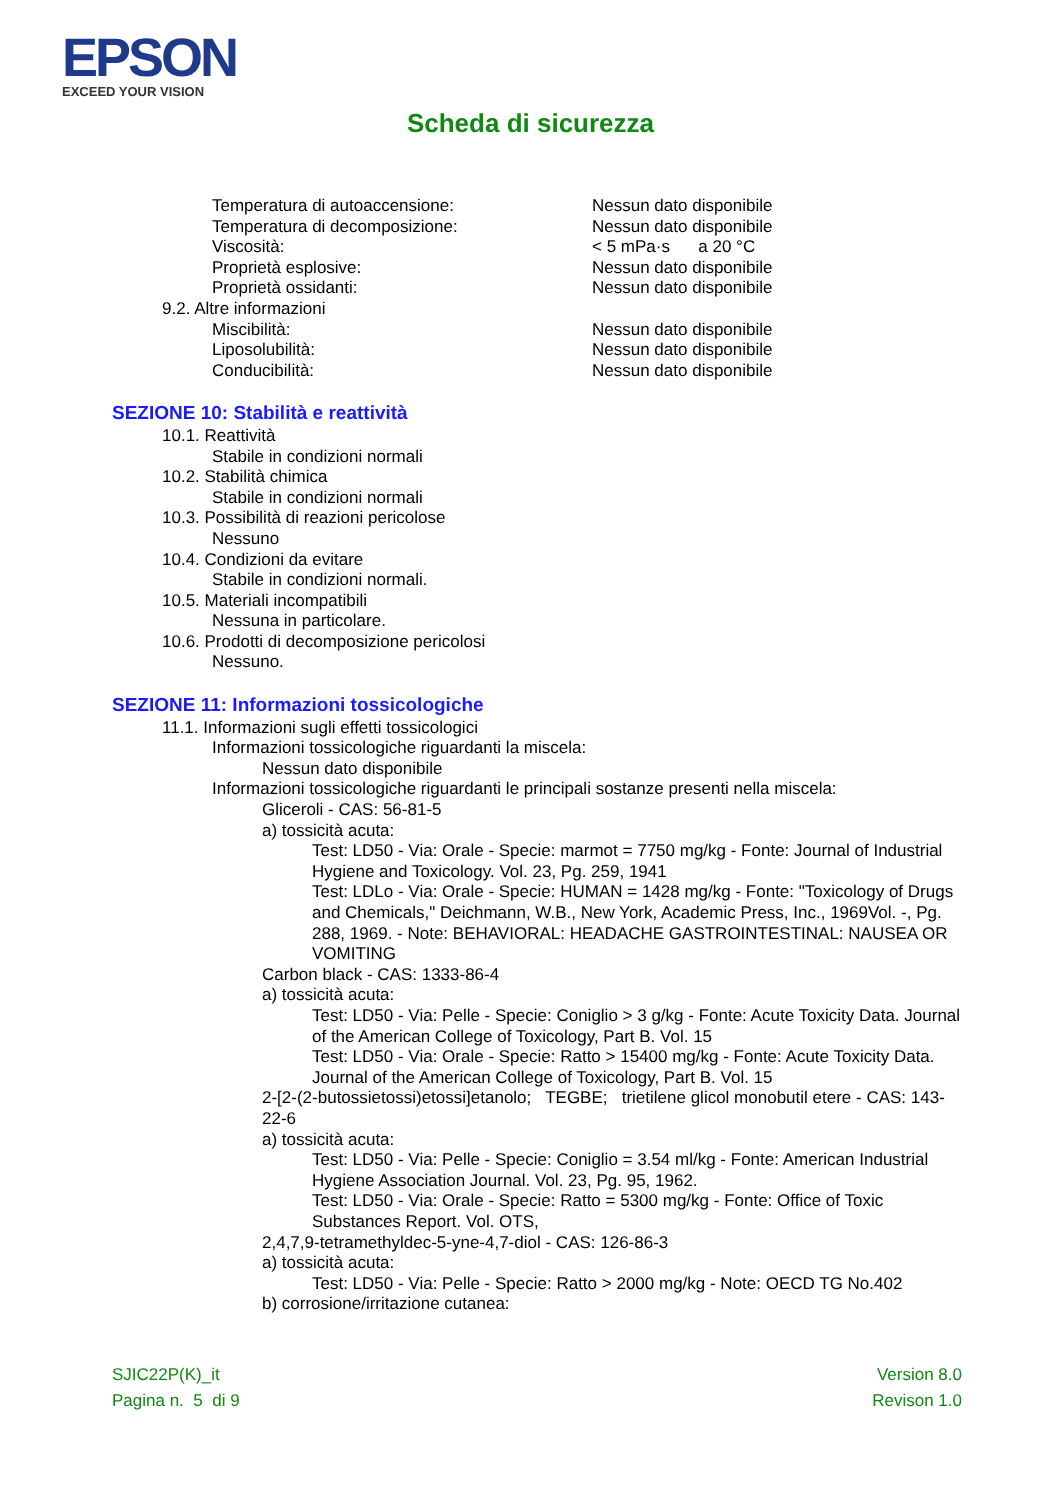EPSON
EXCEED YOUR VISION
Scheda di sicurezza
Temperatura di autoaccensione: Nessun dato disponibile
Temperatura di decomposizione: Nessun dato disponibile
Viscosità: < 5 mPa·s a 20 °C
Proprietà esplosive: Nessun dato disponibile
Proprietà ossidanti: Nessun dato disponibile
9.2. Altre informazioni
Miscibilità: Nessun dato disponibile
Liposolubilità: Nessun dato disponibile
Conducibilità: Nessun dato disponibile
SEZIONE 10: Stabilità e reattività
10.1. Reattività
Stabile in condizioni normali
10.2. Stabilità chimica
Stabile in condizioni normali
10.3. Possibilità di reazioni pericolose
Nessuno
10.4. Condizioni da evitare
Stabile in condizioni normali.
10.5. Materiali incompatibili
Nessuna in particolare.
10.6. Prodotti di decomposizione pericolosi
Nessuno.
SEZIONE 11: Informazioni tossicologiche
11.1. Informazioni sugli effetti tossicologici
Informazioni tossicologiche riguardanti la miscela:
Nessun dato disponibile
Informazioni tossicologiche riguardanti le principali sostanze presenti nella miscela:
Gliceroli - CAS: 56-81-5
a) tossicità acuta:
Test: LD50 - Via: Orale - Specie: marmot = 7750 mg/kg - Fonte: Journal of Industrial Hygiene and Toxicology. Vol. 23, Pg. 259, 1941
Test: LDLo - Via: Orale - Specie: HUMAN = 1428 mg/kg - Fonte: "Toxicology of Drugs and Chemicals," Deichmann, W.B., New York, Academic Press, Inc., 1969Vol. -, Pg. 288, 1969. - Note: BEHAVIORAL: HEADACHE GASTROINTESTINAL: NAUSEA OR VOMITING
Carbon black - CAS: 1333-86-4
a) tossicità acuta:
Test: LD50 - Via: Pelle - Specie: Coniglio > 3 g/kg - Fonte: Acute Toxicity Data. Journal of the American College of Toxicology, Part B. Vol. 15
Test: LD50 - Via: Orale - Specie: Ratto > 15400 mg/kg - Fonte: Acute Toxicity Data. Journal of the American College of Toxicology, Part B. Vol. 15
2-[2-(2-butossietossi)etossi]etanolo; TEGBE; trietilene glicol monobutil etere - CAS: 143-22-6
a) tossicità acuta:
Test: LD50 - Via: Pelle - Specie: Coniglio = 3.54 ml/kg - Fonte: American Industrial Hygiene Association Journal. Vol. 23, Pg. 95, 1962.
Test: LD50 - Via: Orale - Specie: Ratto = 5300 mg/kg - Fonte: Office of Toxic Substances Report. Vol. OTS,
2,4,7,9-tetramethyldec-5-yne-4,7-diol - CAS: 126-86-3
a) tossicità acuta:
Test: LD50 - Via: Pelle - Specie: Ratto > 2000 mg/kg - Note: OECD TG No.402
b) corrosione/irritazione cutanea:
SJIC22P(K)_it Version 8.0
Pagina n. 5 di 9 Revison 1.0